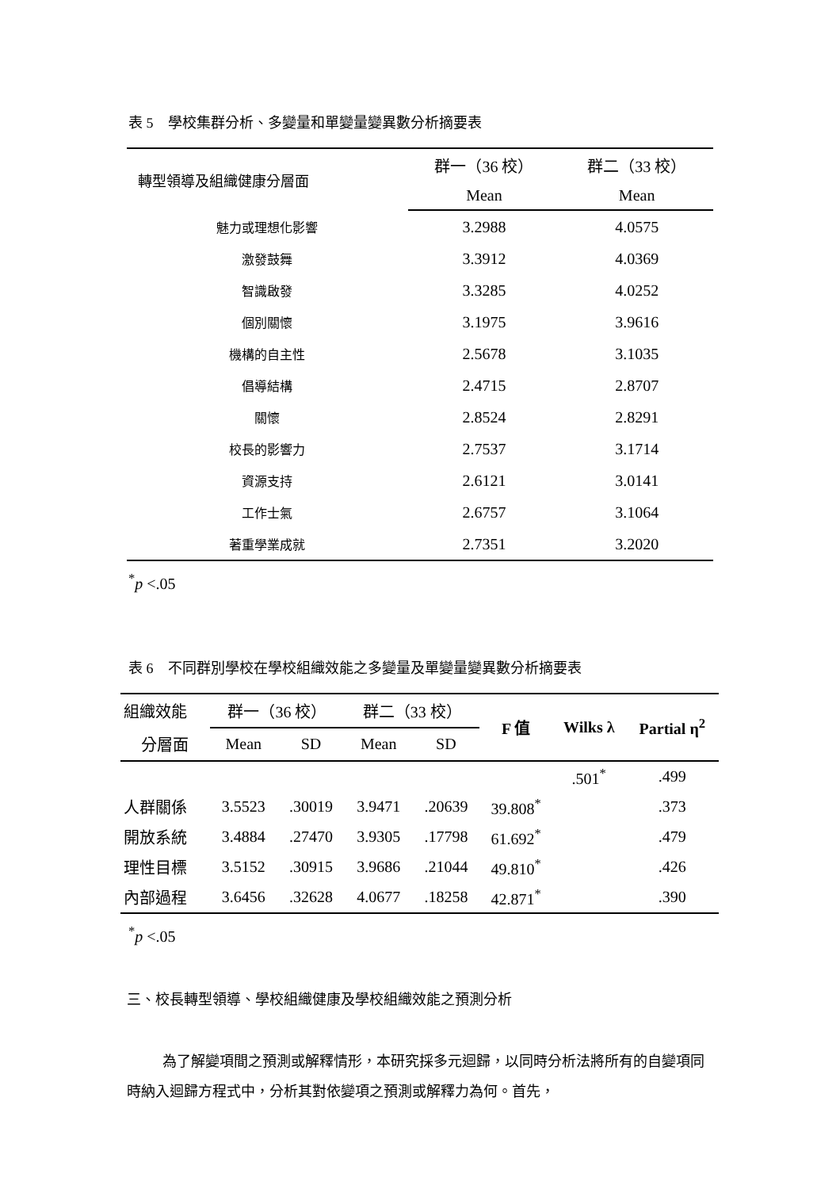表 5　學校集群分析、多變量和單變量變異數分析摘要表
| 轉型領導及組織健康分層面 | 群一（36 校） | 群二（33 校） |
| --- | --- | --- |
| | Mean | Mean |
| 魅力或理想化影響 | 3.2988 | 4.0575 |
| 激發鼓舞 | 3.3912 | 4.0369 |
| 智識啟發 | 3.3285 | 4.0252 |
| 個別關懷 | 3.1975 | 3.9616 |
| 機構的自主性 | 2.5678 | 3.1035 |
| 倡導結構 | 2.4715 | 2.8707 |
| 關懷 | 2.8524 | 2.8291 |
| 校長的影響力 | 2.7537 | 3.1714 |
| 資源支持 | 2.6121 | 3.0141 |
| 工作士氣 | 2.6757 | 3.1064 |
| 著重學業成就 | 2.7351 | 3.2020 |
<sup>*</sup> p <.05
表 6　不同群別學校在學校組織效能之多變量及單變量變異數分析摘要表
| 組織效能 | 群一（36 校） | | 群二（33 校） | | F 值 | Wilks λ | Partial η<sup>2</sup> |
| --- | --- | --- | --- | --- | --- | --- | --- |
| 分層面 | Mean | SD | Mean | SD | | | |
| | | | | | | .501<sup>*</sup> | .499 |
| 人群關係 | 3.5523 | .30019 | 3.9471 | .20639 | 39.808<sup>*</sup> | | .373 |
| 開放系統 | 3.4884 | .27470 | 3.9305 | .17798 | 61.692<sup>*</sup> | | .479 |
| 理性目標 | 3.5152 | .30915 | 3.9686 | .21044 | 49.810<sup>*</sup> | | .426 |
| 內部過程 | 3.6456 | .32628 | 4.0677 | .18258 | 42.871<sup>*</sup> | | .390 |
<sup>*</sup> p <.05
三、校長轉型領導、學校組織健康及學校組織效能之預測分析
為了解變項間之預測或解釋情形，本研究採多元迴歸，以同時分析法將所有的自變項同時納入迴歸方程式中，分析其對依變項之預測或解釋力為何。首先，